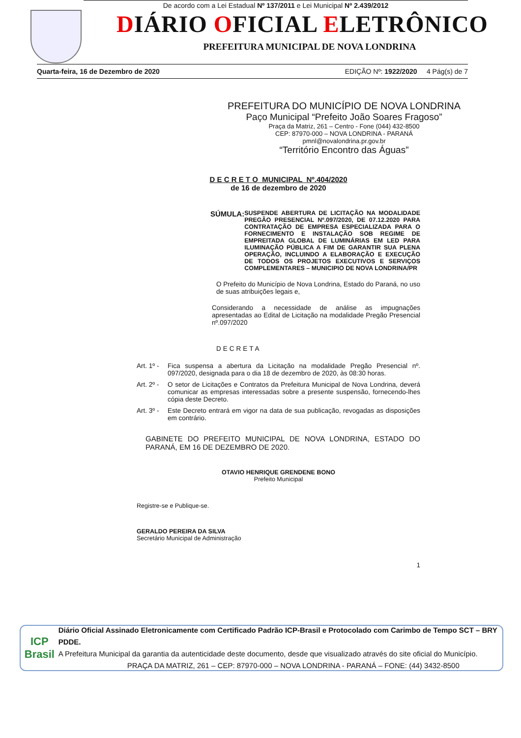De acordo com a Lei Estadual Nº 137/2011 e Lei Municipal Nº 2.439/2012
DIÁRIO OFICIAL ELETRÔNICO
PREFEITURA MUNICIPAL DE NOVA LONDRINA
Quarta-feira, 16 de Dezembro de 2020 EDIÇÃO Nº: 1922/2020 4 Pág(s) de 7
PREFEITURA DO MUNICÍPIO DE NOVA LONDRINA
Paço Municipal “Prefeito João Soares Fragoso”
Praça da Matriz, 261 – Centro - Fone (044) 432-8500
CEP: 87970-000 – NOVA LONDRINA - PARANÁ
pmnl@novalondrina.pr.gov.br
“Território Encontro das Águas”
D E C R E T O MUNICIPAL Nº.404/2020
de 16 de dezembro de 2020
SÚMULA: SUSPENDE ABERTURA DE LICITAÇÃO NA MODALIDADE PREGÃO PRESENCIAL Nº.097/2020, DE 07.12.2020 PARA CONTRATAÇÃO DE EMPRESA ESPECIALIZADA PARA O FORNECIMENTO E INSTALAÇÃO SOB REGIME DE EMPREITADA GLOBAL DE LUMINÁRIAS EM LED PARA ILUMINAÇÃO PÚBLICA A FIM DE GARANTIR SUA PLENA OPERAÇÃO, INCLUINDO A ELABORAÇÃO E EXECUÇÃO DE TODOS OS PROJETOS EXECUTIVOS E SERVIÇOS COMPLEMENTARES – MUNICIPIO DE NOVA LONDRINA/PR
O Prefeito do Município de Nova Londrina, Estado do Paraná, no uso de suas atribuições legais e,
Considerando a necessidade de análise as impugnações apresentadas ao Edital de Licitação na modalidade Pregão Presencial nº.097/2020
DECRETA
Art. 1º -
Fica suspensa a abertura da Licitação na modalidade Pregão Presencial nº. 097/2020, designada para o dia 18 de dezembro de 2020, às 08:30 horas.
Art. 2º -
O setor de Licitações e Contratos da Prefeitura Municipal de Nova Londrina, deverá comunicar as empresas interessadas sobre a presente suspensão, fornecendo-lhes cópia deste Decreto.
Art. 3º -
Este Decreto entrará em vigor na data de sua publicação, revogadas as disposições em contrário.
GABINETE DO PREFEITO MUNICIPAL DE NOVA LONDRINA, ESTADO DO PARANÁ, EM 16 DE DEZEMBRO DE 2020.
OTAVIO HENRIQUE GRENDENE BONO
Prefeito Municipal
Registre-se e Publique-se.
GERALDO PEREIRA DA SILVA
Secretário Municipal de Administração
1
ICP
Brasil
Diário Oficial Assinado Eletronicamente com Certificado Padrão ICP-Brasil e Protocolado com Carimbo de Tempo SCT – BRY PDDE.
A Prefeitura Municipal da garantia da autenticidade deste documento, desde que visualizado através do site oficial do Município.
PRAÇA DA MATRIZ, 261 – CEP: 87970-000 – NOVA LONDRINA - PARANÁ – FONE: (44) 3432-8500